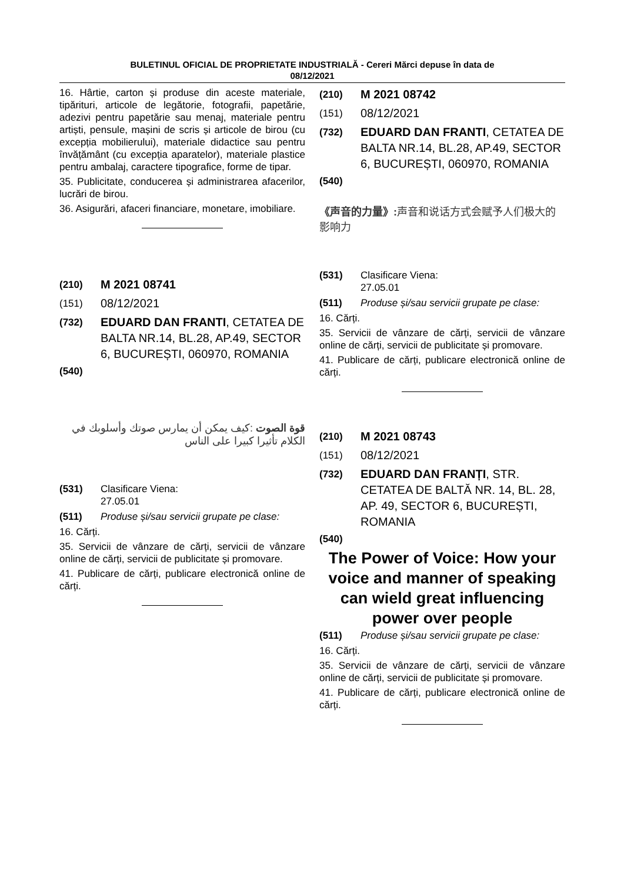BULETINUL OFICIAL DE PROPRIETATE INDUSTRIALĂ - Cereri Mărci depuse în data de
08/12/2021
16. Hârtie, carton și produse din aceste materiale, tipărituri, articole de legătorie, fotografii, papetărie, adezivi pentru papetărie sau menaj, materiale pentru artiști, pensule, mașini de scris și articole de birou (cu excepția mobilierului), materiale didactice sau pentru învățământ (cu excepția aparatelor), materiale plastice pentru ambalaj, caractere tipografice, forme de tipar.
35. Publicitate, conducerea și administrarea afacerilor, lucrări de birou.
36. Asigurări, afaceri financiare, monetare, imobiliare.
(210) M 2021 08741
(151) 08/12/2021
(732) EDUARD DAN FRANTI, CETATEA DE BALTA NR.14, BL.28, AP.49, SECTOR 6, BUCUREȘTI, 060970, ROMANIA
(540)
قوة الصوت :كيف يمكن أن يمارس صوتك وأسلوبك في الكلام تأثيرا كبيرا على الناس
(531) Clasificare Viena:
27.05.01
(511) Produse și/sau servicii grupate pe clase:
16. Cărți.
35. Servicii de vânzare de cărți, servicii de vânzare online de cărți, servicii de publicitate și promovare.
41. Publicare de cărți, publicare electronică online de cărți.
(210) M 2021 08742
(151) 08/12/2021
(732) EDUARD DAN FRANTI, CETATEA DE BALTA NR.14, BL.28, AP.49, SECTOR 6, BUCUREȘTI, 060970, ROMANIA
(540)
《声音的力量》: 声音和说话方式会赋予人们极大的影响力
(531) Clasificare Viena:
27.05.01
(511) Produse și/sau servicii grupate pe clase:
16. Cărți.
35. Servicii de vânzare de cărți, servicii de vânzare online de cărți, servicii de publicitate și promovare.
41. Publicare de cărți, publicare electronică online de cărți.
(210) M 2021 08743
(151) 08/12/2021
(732) EDUARD DAN FRANȚI, STR. CETATEA DE BALTĂ NR. 14, BL. 28, AP. 49, SECTOR 6, BUCUREȘTI, ROMANIA
(540)
The Power of Voice: How your voice and manner of speaking can wield great influencing power over people
(511) Produse și/sau servicii grupate pe clase:
16. Cărți.
35. Servicii de vânzare de cărți, servicii de vânzare online de cărți, servicii de publicitate și promovare.
41. Publicare de cărți, publicare electronică online de cărți.